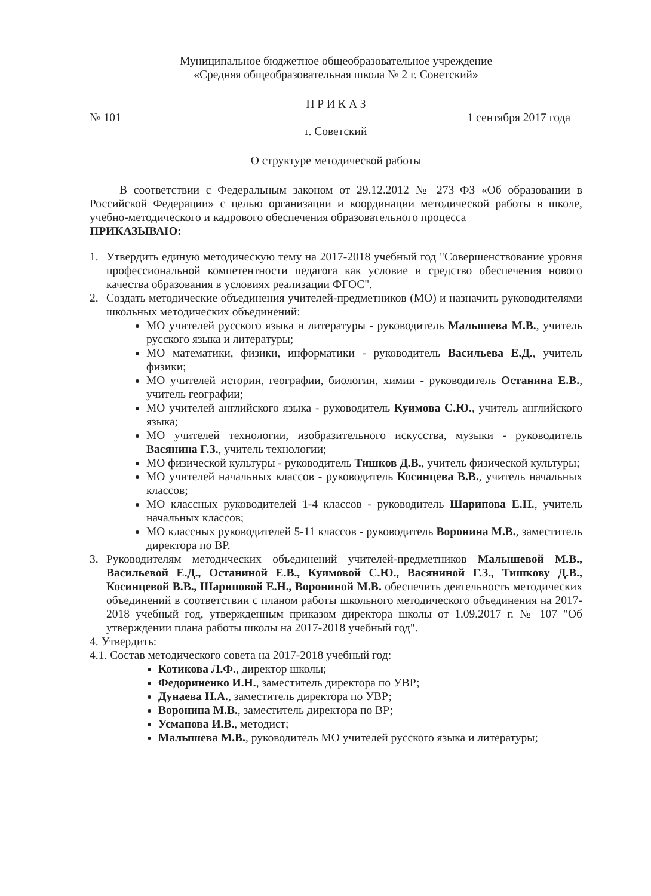Муниципальное бюджетное общеобразовательное учреждение
«Средняя общеобразовательная школа № 2 г. Советский»
П Р И К А З
№ 101 1 сентября 2017 года
г. Советский
О структуре методической работы
В соответствии с Федеральным законом от 29.12.2012 № 273–ФЗ «Об образовании в Российской Федерации» с целью организации и координации методической работы в школе, учебно-методического и кадрового обеспечения образовательного процесса
ПРИКАЗЫВАЮ:
1. Утвердить единую методическую тему на 2017-2018 учебный год "Совершенствование уровня профессиональной компетентности педагога как условие и средство обеспечения нового качества образования в условиях реализации ФГОС".
2. Создать методические объединения учителей-предметников (МО) и назначить руководителями школьных методических объединений:
МО учителей русского языка и литературы - руководитель Малышева М.В., учитель русского языка и литературы;
МО математики, физики, информатики - руководитель Васильева Е.Д., учитель физики;
МО учителей истории, географии, биологии, химии - руководитель Останина Е.В., учитель географии;
МО учителей английского языка - руководитель Куимова С.Ю., учитель английского языка;
МО учителей технологии, изобразительного искусства, музыки - руководитель Васянина Г.З., учитель технологии;
МО физической культуры - руководитель Тишков Д.В., учитель физической культуры;
МО учителей начальных классов - руководитель Косинцева В.В., учитель начальных классов;
МО классных руководителей 1-4 классов - руководитель Шарипова Е.Н., учитель начальных классов;
МО классных руководителей 5-11 классов - руководитель Воронина М.В., заместитель директора по ВР.
3. Руководителям методических объединений учителей-предметников Малышевой М.В., Васильевой Е.Д., Останиной Е.В., Куимовой С.Ю., Васяниной Г.З., Тишкову Д.В., Косинцевой В.В., Шариповой Е.Н., Ворониной М.В. обеспечить деятельность методических объединений в соответствии с планом работы школьного методического объединения на 2017-2018 учебный год, утвержденным приказом директора школы от 1.09.2017 г. № 107 "Об утверждении плана работы школы на 2017-2018 учебный год".
4. Утвердить:
4.1. Состав методического совета на 2017-2018 учебный год:
Котикова Л.Ф., директор школы;
Федориненко И.Н., заместитель директора по УВР;
Дунаева Н.А., заместитель директора по УВР;
Воронина М.В., заместитель директора по ВР;
Усманова И.В., методист;
Малышева М.В., руководитель МО учителей русского языка и литературы;